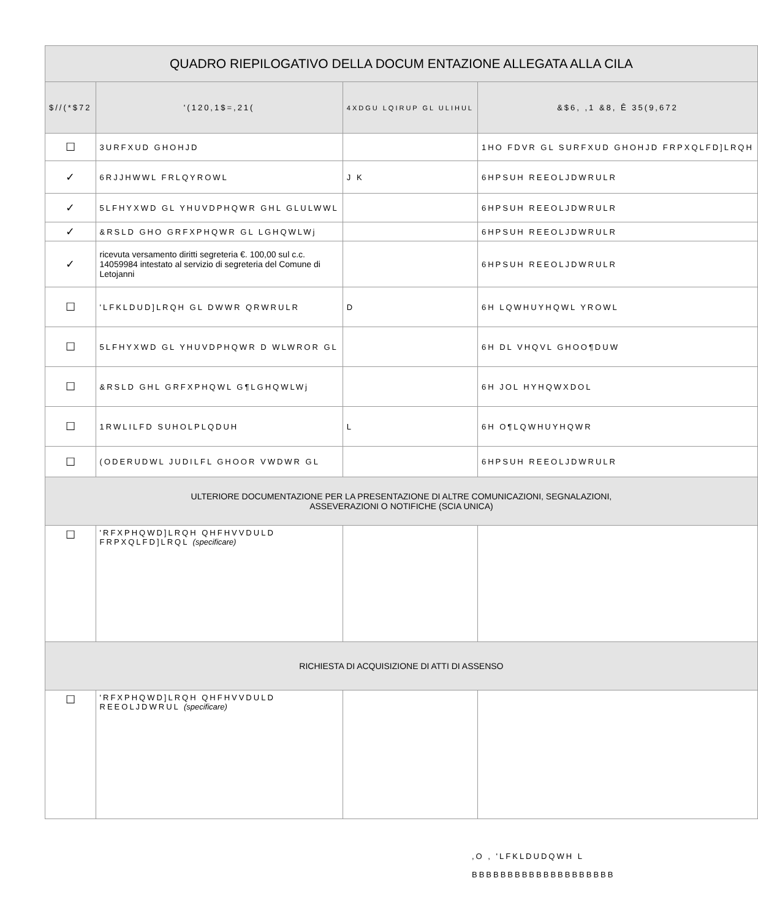| QUADRO RIEPILOGATIVO DELLA DOCUM ENTAZIONE ALLEGATA ALLA CILA | | | |
| $//(*$72 | '(120,1$=,21( | 4XDGU LQIRUP GL ULIHUL | &$6, ,1 &8, Ê 35(9,672 |
| ☐ | 3URFXUD GHOHJD | | 1HO FDVR GL SURFXUD GHOHJD FRPXQLFD]LRQH |
| ✓ | 6RJJHWWL FRLQYROWL | J K | 6HPSUH REEOLJDWRULR |
| ✓ | 5LFHYXWD GL YHUVDPHQWR GHL GLULWWL | | 6HPSUH REEOLJDWRULR |
| ✓ | &RSLD GHO GRFXPHQWR GL LGHQWLWj | | 6HPSUH REEOLJDWRULR |
| ✓ | ricevuta versamento diritti segreteria €. 100,00 sul c.c. 14059984 intestato al servizio di segreteria del Comune di Letojanni | | 6HPSUH REEOLJDWRULR |
| ☐ | 'LFKLDUD]LRQH GL DWWR QRWRULR | D | 6H LQWHUYHQWL YROWL |
| ☐ | 5LFHYXWD GL YHUVDPHQWR D WLWROR GL | | 6H DL VHQVL GHOO¶DUW |
| ☐ | &RSLD GHL GRFXPHQWL G¶LGHQWLWj | | 6H JOL HYHQWXDOL |
| ☐ | 1RWLILFD SUHOLPLQDUH | L | 6H O¶LQWHUYHQWR |
| ☐ | (ODERUDWL JUDILFL GHOOR VWDWR GL | | 6HPSUH REEOLJDWRULR |
| ULTERIORE DOCUMENTAZIONE PER LA PRESENTAZIONE DI ALTRE COMUNICAZIONI, SEGNALAZIONI, ASSEVERAZIONI O NOTIFICHE (SCIA UNICA) | | | |
| ☐ | 'RFXPHQWD]LRQH QHFHVVDULD FRPXQLFD]LRQL (specificare) | | |
| RICHIESTA DI ACQUISIZIONE DI ATTI DI ASSENSO | | | |
| ☐ | 'RFXPHQWD]LRQH QHFHVVDULD REEOLJDWRUL (specificare) | | |
,O , 'LFKLDUDQWH L
BBBBBBBBBBBBBBBBBBBB